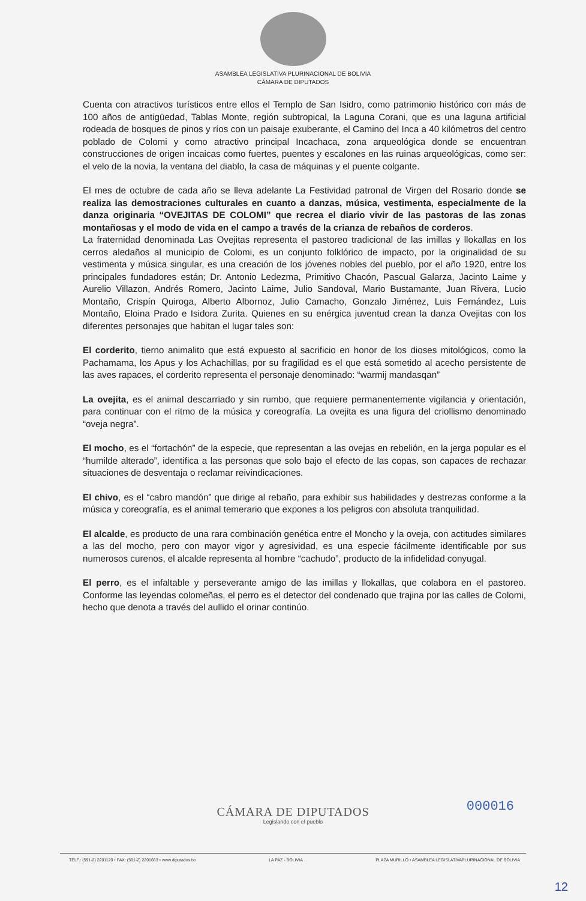ASAMBLEA LEGISLATIVA PLURINACIONAL DE BOLIVIA
CÁMARA DE DIPUTADOS
Cuenta con atractivos turísticos entre ellos el Templo de San Isidro, como patrimonio histórico con más de 100 años de antigüedad, Tablas Monte, región subtropical, la Laguna Corani, que es una laguna artificial rodeada de bosques de pinos y ríos con un paisaje exuberante, el Camino del Inca a 40 kilómetros del centro poblado de Colomi y como atractivo principal Incachaca, zona arqueológica donde se encuentran construcciones de origen incaicas como fuertes, puentes y escalones en las ruinas arqueológicas, como ser: el velo de la novia, la ventana del diablo, la casa de máquinas y el puente colgante.
El mes de octubre de cada año se lleva adelante La Festividad patronal de Virgen del Rosario donde se realiza las demostraciones culturales en cuanto a danzas, música, vestimenta, especialmente de la danza originaria “OVEJITAS DE COLOMI” que recrea el diario vivir de las pastoras de las zonas montañosas y el modo de vida en el campo a través de la crianza de rebaños de corderos.
La fraternidad denominada Las Ovejitas representa el pastoreo tradicional de las imillas y llokallas en los cerros aledaños al municipio de Colomi, es un conjunto folklórico de impacto, por la originalidad de su vestimenta y música singular, es una creación de los jóvenes nobles del pueblo, por el año 1920, entre los principales fundadores están; Dr. Antonio Ledezma, Primitivo Chacón, Pascual Galarza, Jacinto Laime y Aurelio Villazon, Andrés Romero, Jacinto Laime, Julio Sandoval, Mario Bustamante, Juan Rivera, Lucio Montaño, Crispín Quiroga, Alberto Albornoz, Julio Camacho, Gonzalo Jiménez, Luis Fernández, Luis Montaño, Eloina Prado e Isidora Zurita. Quienes en su enérgica juventud crean la danza Ovejitas con los diferentes personajes que habitan el lugar tales son:
El corderito, tierno animalito que está expuesto al sacrificio en honor de los dioses mitológicos, como la Pachamama, los Apus y los Achachillas, por su fragilidad es el que está sometido al acecho persistente de las aves rapaces, el corderito representa el personaje denominado: “warmij mandasqan”
La ovejita, es el animal descarriado y sin rumbo, que requiere permanentemente vigilancia y orientación, para continuar con el ritmo de la música y coreografía. La ovejita es una figura del criollismo denominado “oveja negra”.
El mocho, es el “fortachón” de la especie, que representan a las ovejas en rebelión, en la jerga popular es el “humilde alterado”, identifica a las personas que solo bajo el efecto de las copas, son capaces de rechazar situaciones de desventaja o reclamar reivindicaciones.
El chivo, es el “cabro mandón” que dirige al rebaño, para exhibir sus habilidades y destrezas conforme a la música y coreografía, es el animal temerario que expones a los peligros con absoluta tranquilidad.
El alcalde, es producto de una rara combinación genética entre el Moncho y la oveja, con actitudes similares a las del mocho, pero con mayor vigor y agresividad, es una especie fácilmente identificable por sus numerosos curenos, el alcalde representa al hombre “cachudo”, producto de la infidelidad conyugal.
El perro, es el infaltable y perseverante amigo de las imillas y llokallas, que colabora en el pastoreo. Conforme las leyendas colomeñas, el perro es el detector del condenado que trajina por las calles de Colomi, hecho que denota a través del aullido el orinar continúo.
000016
CÁMARA DE DIPUTADOS
Legislando con el pueblo
TELF.: (591-2) 2201120 • FAX: (591-2) 2201663 • www.diputados.bo LA PAZ - BOLIVIA PLAZA MURILLO • ASAMBLEA LEGISLATIVAPLURINACIONAL DE BOLIVIA
12